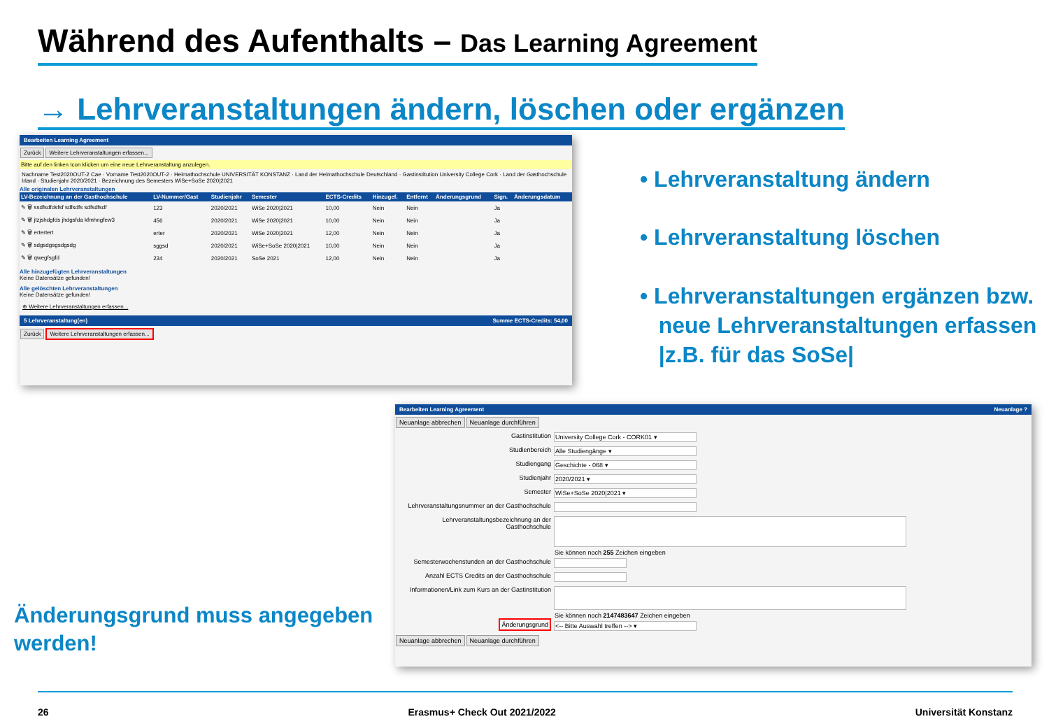Während des Aufenthalts – Das Learning Agreement
→ Lehrveranstaltungen ändern, löschen oder ergänzen
Bearbeiten Learning Agreement
Zurück Weitere Lehrveranstaltungen erfassen...
Bitte auf den linken Icon klicken um eine neue Lehrveranstaltung anzulegen.
Nachname Test2020OUT-2 Cae · Vorname Test2020OUT-2 · Heimathochschule UNIVERSITÄT KONSTANZ · Land der Heimathochschule Deutschland · Gastinstitution University College Cork · Land der Gasthochschule Irland · Studienjahr 2020/2021 · Bezeichnung des Semesters WiSe+SoSe 2020|2021
Alle originalen Lehrveranstaltungen
| LV-Bezeichnung an der Gasthochschule | LV-Nummer/Gast | Studienjahr | Semester | ECTS-Credits | Hinzugef. | Entfernt | Änderungsgrund | Sign. | Änderungsdatum |
| --- | --- | --- | --- | --- | --- | --- | --- | --- | --- |
| ✎ 🗑 ssdfsdfdsfsf sdfsdfs sdfsdfsdf | 123 | 2020/2021 | WiSe 2020/2021 | 10,00 | Nein | Nein | | Ja | |
| ✎ 🗑 jtzjshdgfds jhdgsfda kfmhngfew3 | 456 | 2020/2021 | WiSe 2020/2021 | 10,00 | Nein | Nein | | Ja | |
| ✎ 🗑 ertertert | erter | 2020/2021 | WiSe 2020/2021 | 12,00 | Nein | Nein | | Ja | |
| ✎ 🗑 sdgsdgsgsdgsdg | sggsd | 2020/2021 | WiSe+SoSe 2020/2021 | 10,00 | Nein | Nein | | Ja | |
| ✎ 🗑 qwegfsgfd | 234 | 2020/2021 | SoSe 2021 | 12,00 | Nein | Nein | | Ja | |
Alle hinzugefügten Lehrveranstaltungen
Keine Datensätze gefunden!
Alle gelöschten Lehrveranstaltungen
Keine Datensätze gefunden!
⊕ Weitere Lehrveranstaltungen erfassen...
5 Lehrveranstaltung(en) Summe ECTS-Credits: 54,00
Zurück Weitere Lehrveranstaltungen erfassen...
• Lehrveranstaltung ändern
• Lehrveranstaltung löschen
• Lehrveranstaltungen ergänzen bzw.
neue Lehrveranstaltungen erfassen
|z.B. für das SoSe|
Bearbeiten Learning Agreement Neuanlage ?
Neuanlage abbrechen Neuanlage durchführen
Gastinstitution University College Cork - CORK01 ▾
Studienbereich Alle Studiengänge ▾
Studiengang Geschichte - 068 ▾
Studienjahr 2020/2021 ▾
Semester WiSe+SoSe 2020|2021 ▾
Lehrveranstaltungsnummer an der Gasthochschule
Lehrveranstaltungsbezeichnung an der Gasthochschule
Sie können noch 255 Zeichen eingeben
Semesterwochenstunden an der Gasthochschule
Anzahl ECTS Credits an der Gasthochschule
Informationen/Link zum Kurs an der Gastinstitution
Sie können noch 2147483647 Zeichen eingeben
Änderungsgrund <-- Bitte Auswahl treffen --> ▾
Neuanlage abbrechen Neuanlage durchführen
Änderungsgrund muss angegeben
werden!
26 Erasmus+ Check Out 2021/2022 Universität Konstanz